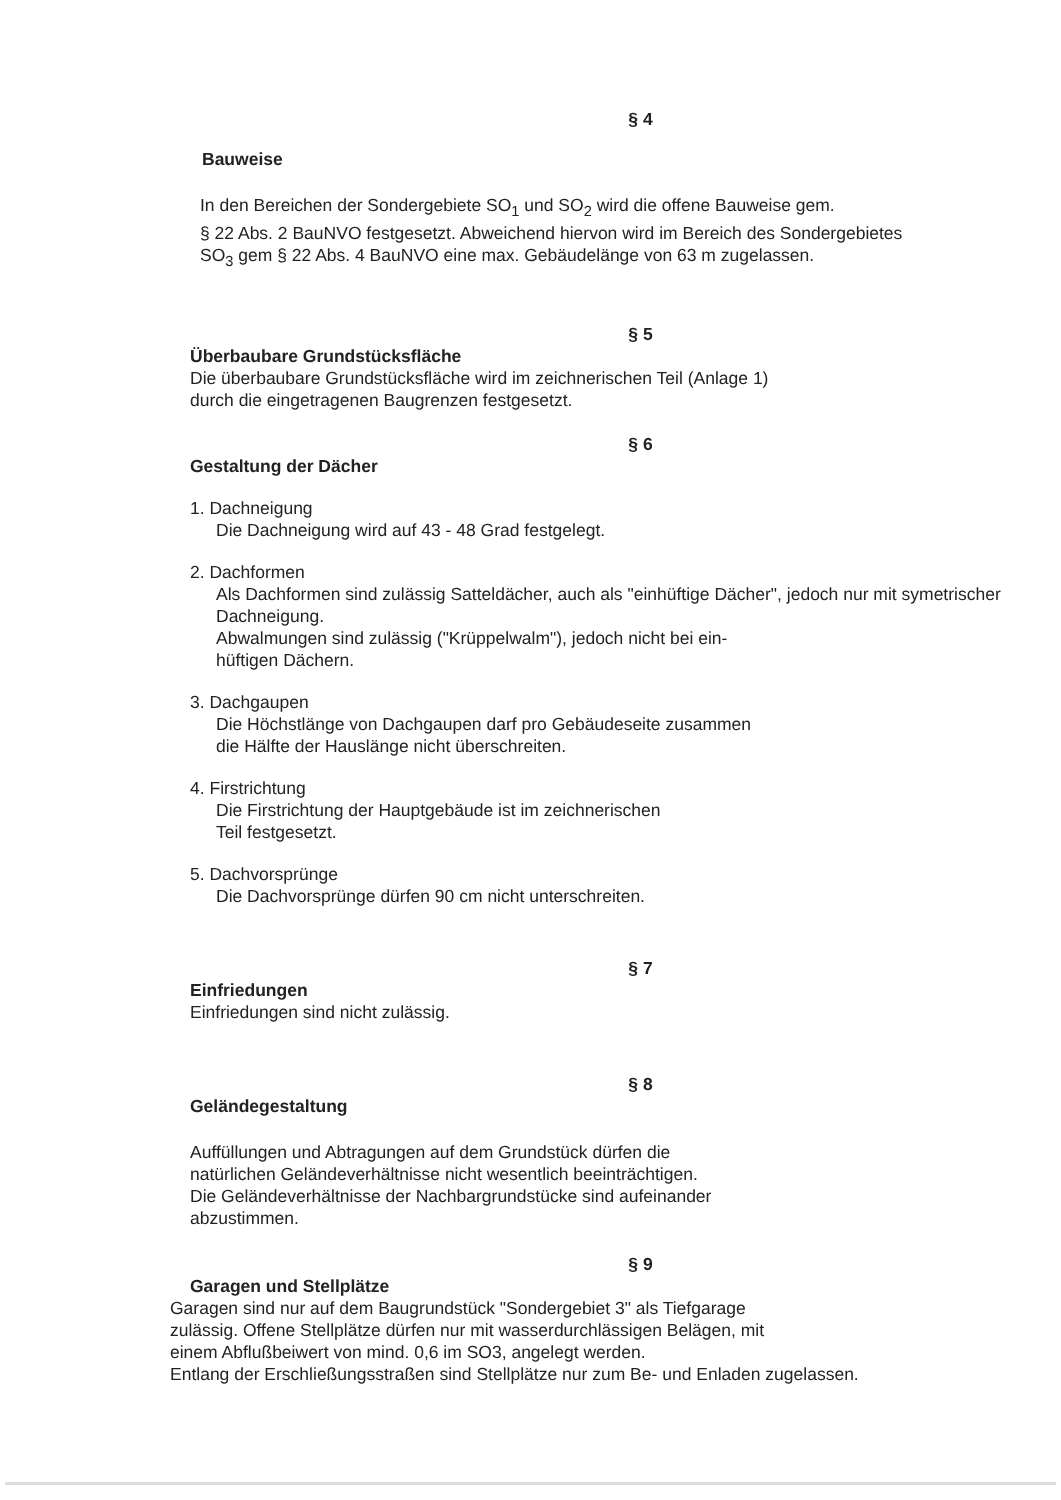§ 4
Bauweise
In den Bereichen der Sondergebiete SO<sub>1</sub> und SO<sub>2</sub> wird die offene Bauweise gem.
§ 22 Abs. 2 BauNVO festgesetzt. Abweichend hiervon wird im Bereich des Sondergebietes
SO<sub>3</sub> gem § 22 Abs. 4 BauNVO eine max. Gebäudelänge von 63 m zugelassen.
§ 5
Überbaubare Grundstücksfläche
Die überbaubare Grundstücksfläche wird im zeichnerischen Teil (Anlage 1)
durch die eingetragenen Baugrenzen festgesetzt.
§ 6
Gestaltung der Dächer
1. Dachneigung
Die Dachneigung wird auf 43 - 48 Grad festgelegt.
2. Dachformen
Als Dachformen sind zulässig Satteldächer, auch als "einhüftige Dächer", jedoch nur mit symetrischer Dachneigung.
Abwalmungen sind zulässig ("Krüppelwalm"), jedoch nicht bei ein-
hüftigen Dächern.
3. Dachgaupen
Die Höchstlänge von Dachgaupen darf pro Gebäudeseite zusammen
die Hälfte der Hauslänge nicht überschreiten.
4. Firstrichtung
Die Firstrichtung der Hauptgebäude ist im zeichnerischen
Teil festgesetzt.
5. Dachvorsprünge
Die Dachvorsprünge dürfen 90 cm nicht unterschreiten.
§ 7
Einfriedungen
Einfriedungen sind nicht zulässig.
§ 8
Geländegestaltung
Auffüllungen und Abtragungen auf dem Grundstück dürfen die
natürlichen Geländeverhältnisse nicht wesentlich beeinträchtigen.
Die Geländeverhältnisse der Nachbargrundstücke sind aufeinander
abzustimmen.
§ 9
Garagen und Stellplätze
Garagen sind nur auf dem Baugrundstück "Sondergebiet 3" als Tiefgarage
zulässig. Offene Stellplätze dürfen nur mit wasserdurchlässigen Belägen, mit
einem Abflußbeiwert von mind. 0,6 im SO3, angelegt werden.
Entlang der Erschließungsstraßen sind Stellplätze nur zum Be- und Enladen zugelassen.